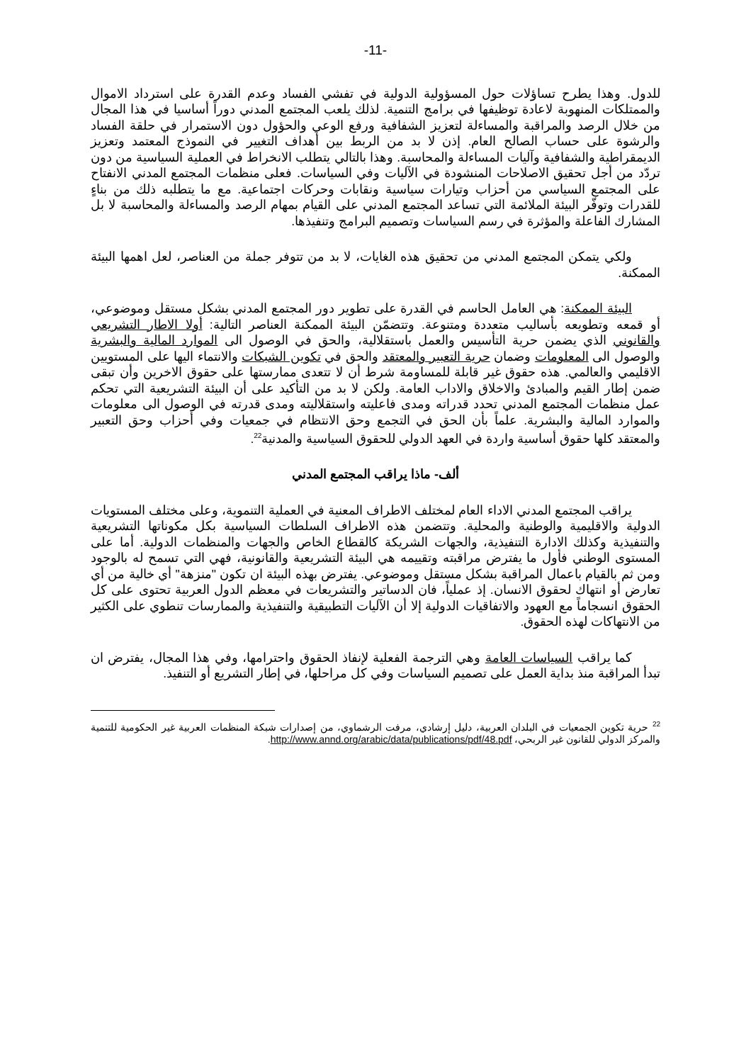-11-
للدول. وهذا يطرح تساؤلات حول المسؤولية الدولية في تفشي الفساد وعدم القدرة على استرداد الاموال والممتلكات المنهوبة لاعادة توظيفها في برامج التنمية. لذلك يلعب المجتمع المدني دوراً أساسيا في هذا المجال من خلال الرصد والمراقبة والمساءلة لتعزيز الشفافية ورفع الوعي والحؤول دون الاستمرار في حلقة الفساد والرشوة على حساب الصالح العام. إذن لا بد من الربط بين أهداف التغيير في النموذج المعتمد وتعزيز الديمقراطية والشفافية وآليات المساءلة والمحاسبة. وهذا بالتالي يتطلب الانخراط في العملية السياسية من دون تردّد من أجل تحقيق الاصلاحات المنشودة في الآليات وفي السياسات. فعلى منظمات المجتمع المدني الانفتاح على المجتمع السياسي من أحزاب وتيارات سياسية ونقابات وحركات اجتماعية. مع ما يتطلبه ذلك من بناءٍ للقدرات وتوفّر البيئة الملائمة التي تساعد المجتمع المدني على القيام بمهام الرصد والمساءلة والمحاسبة لا بل المشارك الفاعلة والمؤثرة في رسم السياسات وتصميم البرامج وتنفيذها.
ولكي يتمكن المجتمع المدني من تحقيق هذه الغايات، لا بد من تتوفر جملة من العناصر، لعل اهمها البيئة الممكنة.
البيئة الممكنة: هي العامل الحاسم في القدرة على تطوير دور المجتمع المدني بشكل مستقل وموضوعي، أو قمعه وتطويعه بأساليب متعددة ومتنوعة. وتتضمّن البيئة الممكنة العناصر التالية: أولا الاطار التشريعي والقانوني الذي يضمن حرية التأسيس والعمل باستقلالية، والحق في الوصول الى الموارد المالية والبشرية والوصول الى المعلومات وضمان حرية التعبير والمعتقد والحق في تكوين الشبكات والانتماء اليها على المستويين الاقليمي والعالمي. هذه حقوق غير قابلة للمساومة شرط أن لا تتعدى ممارستها على حقوق الاخرين وأن تبقى ضمن إطار القيم والمبادئ والاخلاق والاداب العامة. ولكن لا بد من التأكيد على أن البيئة التشريعية التي تحكم عمل منظمات المجتمع المدني تحدد قدراته ومدى فاعليته واستقلاليته ومدى قدرته في الوصول الى معلومات والموارد المالية والبشرية. علماً بأن الحق في التجمع وحق الانتظام في جمعيات وفي أحزاب وحق التعبير والمعتقد كلها حقوق أساسية واردة في العهد الدولي للحقوق السياسية والمدنية<sup>22</sup>.
ألف- ماذا يراقب المجتمع المدني
يراقب المجتمع المدني الاداء العام لمختلف الاطراف المعنية في العملية التنموية، وعلى مختلف المستويات الدولية والاقليمية والوطنية والمحلية. وتتضمن هذه الاطراف السلطات السياسية بكل مكوناتها التشريعية والتنفيذية وكذلك الادارة التنفيذية، والجهات الشريكة كالقطاع الخاص والجهات والمنظمات الدولية. أما على المستوى الوطني فأول ما يفترض مراقبته وتقييمه هي البيئة التشريعية والقانونية، فهي التي تسمح له بالوجود ومن ثم بالقيام باعمال المراقبة بشكل مستقل وموضوعي. يفترض بهذه البيئة ان تكون "منزهة" أي خالية من أي تعارض أو انتهاك لحقوق الانسان. إذ عملياً، فان الدساتير والتشريعات في معظم الدول العربية تحتوى على كل الحقوق انسجاماً مع العهود والاتفاقيات الدولية إلا أن الآليات التطبيقية والتنفيذية والممارسات تنطوي على الكثير من الانتهاكات لهذه الحقوق.
كما يراقب السياسات العامة وهي الترجمة الفعلية لإنفاذ الحقوق واحترامها، وفي هذا المجال، يفترض ان تبدأ المراقبة منذ بداية العمل على تصميم السياسات وفي كل مراحلها، في إطار التشريع أو التنفيذ.
<sup>22</sup> حرية تكوين الجمعيات في البلدان العربية، دليل إرشادي، مرفت الرشماوي، من إصدارات شبكة المنظمات العربية غير الحكومية للتنمية والمركز الدولي للقانون غير الربحي، http://www.annd.org/arabic/data/publications/pdf/48.pdf.